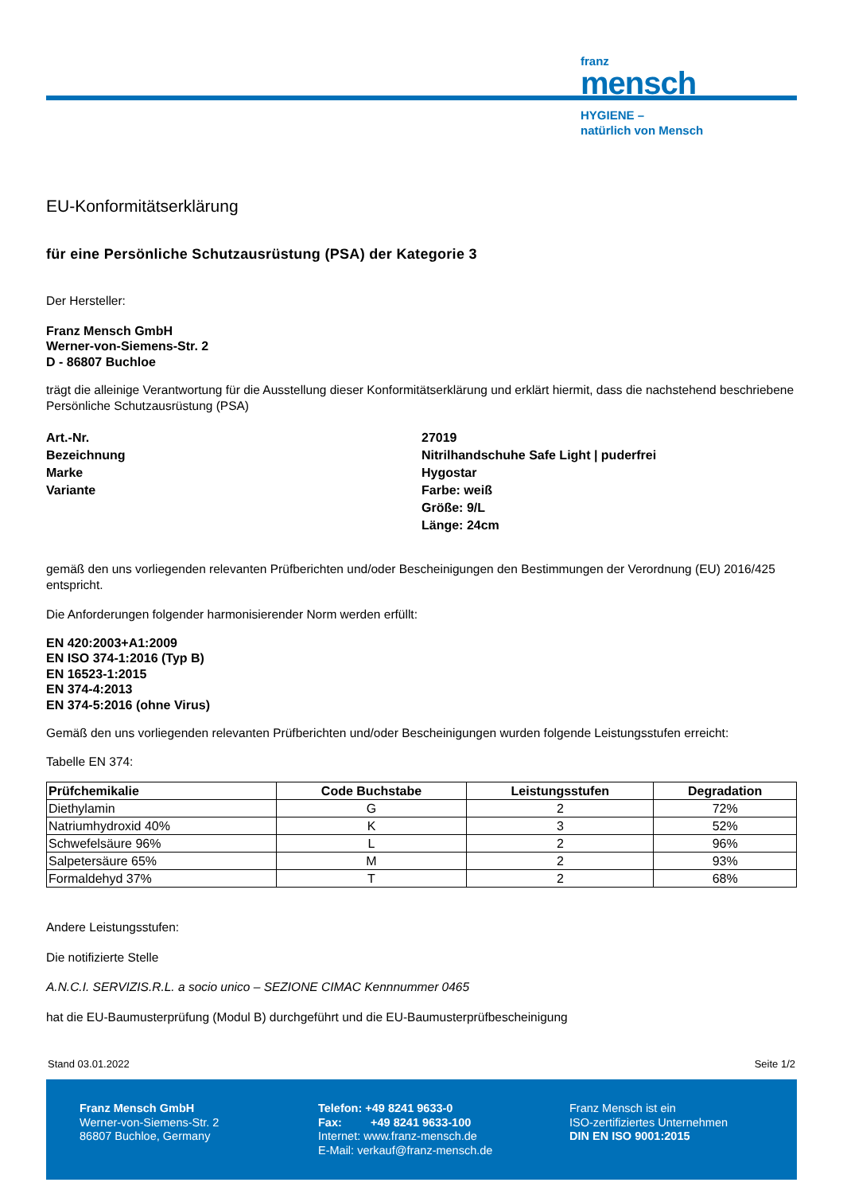franz
mensch
HYGIENE –
natürlich von Mensch
EU-Konformitätserklärung
für eine Persönliche Schutzausrüstung (PSA) der Kategorie 3
Der Hersteller:
Franz Mensch GmbH
Werner-von-Siemens-Str. 2
D - 86807 Buchloe
trägt die alleinige Verantwortung für die Ausstellung dieser Konformitätserklärung und erklärt hiermit, dass die nachstehend beschriebene Persönliche Schutzausrüstung (PSA)
Art.-Nr.
27019
Bezeichnung
Nitrilhandschuhe Safe Light | puderfrei
Marke
Hygostar
Variante
Farbe: weiß
Größe: 9/L
Länge: 24cm
gemäß den uns vorliegenden relevanten Prüfberichten und/oder Bescheinigungen den Bestimmungen der Verordnung (EU) 2016/425 entspricht.
Die Anforderungen folgender harmonisierender Norm werden erfüllt:
EN 420:2003+A1:2009
EN ISO 374-1:2016 (Typ B)
EN 16523-1:2015
EN 374-4:2013
EN 374-5:2016 (ohne Virus)
Gemäß den uns vorliegenden relevanten Prüfberichten und/oder Bescheinigungen wurden folgende Leistungsstufen erreicht:
Tabelle EN 374:
| Prüfchemikalie | Code Buchstabe | Leistungsstufen | Degradation |
| --- | --- | --- | --- |
| Diethylamin | G | 2 | 72% |
| Natriumhydroxid 40% | K | 3 | 52% |
| Schwefelsäure 96% | L | 2 | 96% |
| Salpetersäure 65% | M | 2 | 93% |
| Formaldehyd 37% | T | 2 | 68% |
Andere Leistungsstufen:
Die notifizierte Stelle
A.N.C.I. SERVIZIS.R.L. a socio unico – SEZIONE CIMAC Kennnummer 0465
hat die EU-Baumusterprüfung (Modul B) durchgeführt und die EU-Baumusterprüfbescheinigung
Stand 03.01.2022 Seite 1/2
Franz Mensch GmbH
Werner-von-Siemens-Str. 2
86807 Buchloe, Germany
Telefon: +49 8241 9633-0
Fax: +49 8241 9633-100
Internet: www.franz-mensch.de
E-Mail: verkauf@franz-mensch.de
Franz Mensch ist ein
ISO-zertifiziertes Unternehmen
DIN EN ISO 9001:2015